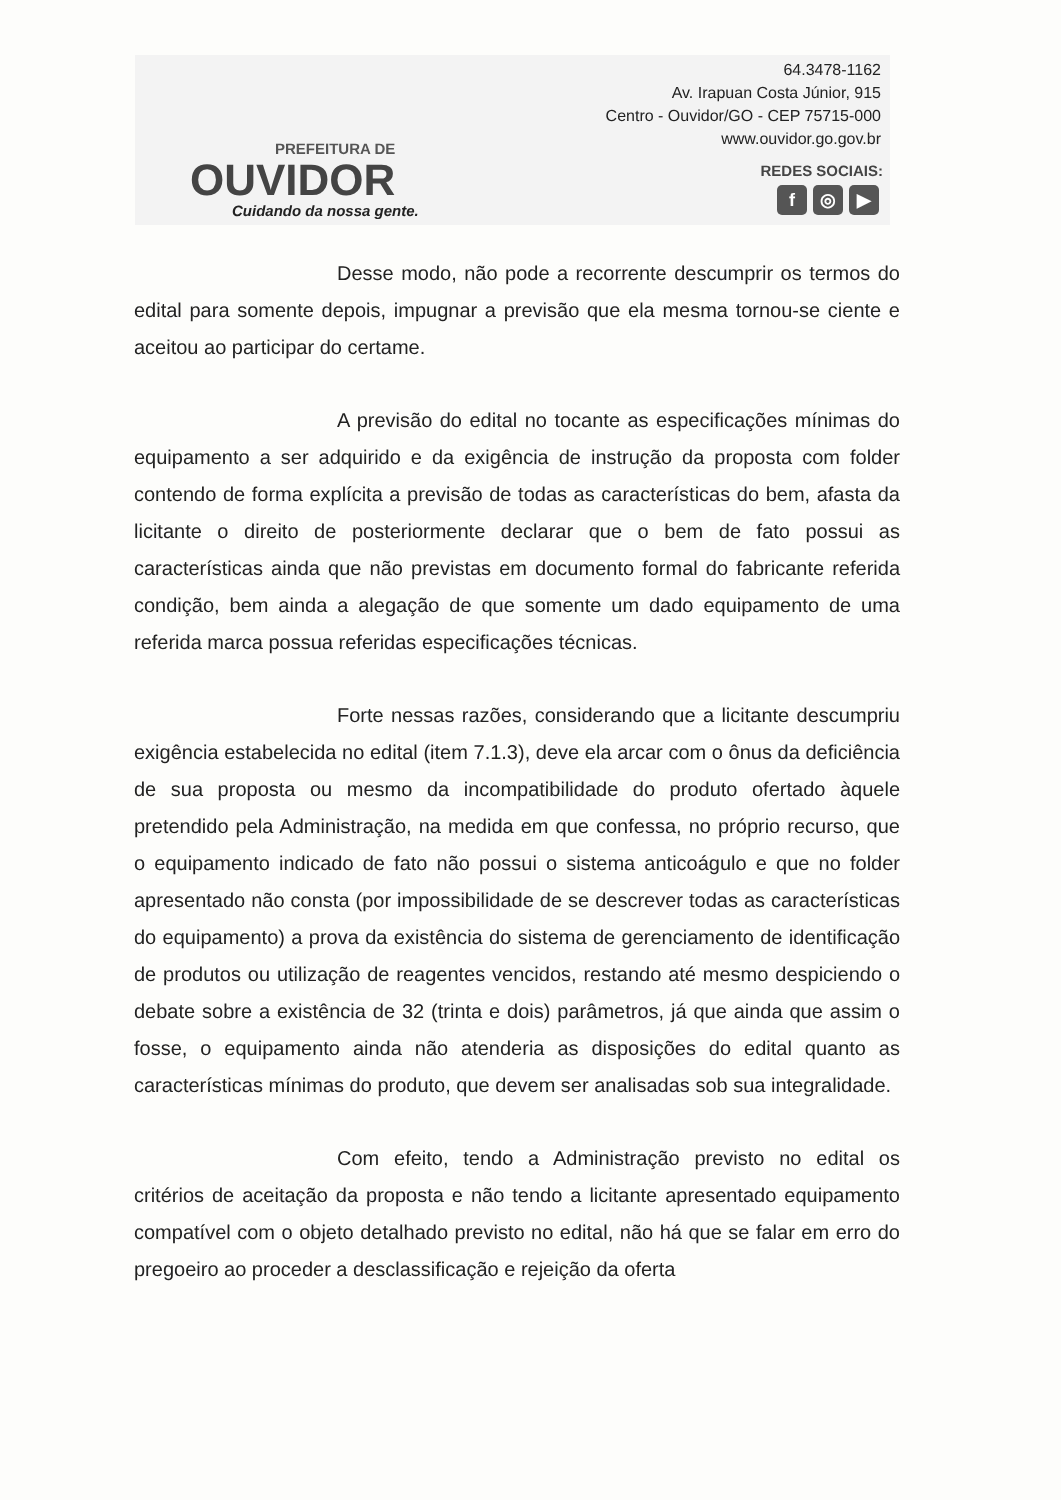PREFEITURA DE
OUVIDOR
Cuidando da nossa gente.
64.3478-1162
Av. Irapuan Costa Júnior, 915
Centro - Ouvidor/GO - CEP 75715-000
www.ouvidor.go.gov.br
REDES SOCIAIS:
f ◎ ▶
Desse modo, não pode a recorrente descumprir os termos do edital para somente depois, impugnar a previsão que ela mesma tornou-se ciente e aceitou ao participar do certame.
A previsão do edital no tocante as especificações mínimas do equipamento a ser adquirido e da exigência de instrução da proposta com folder contendo de forma explícita a previsão de todas as características do bem, afasta da licitante o direito de posteriormente declarar que o bem de fato possui as características ainda que não previstas em documento formal do fabricante referida condição, bem ainda a alegação de que somente um dado equipamento de uma referida marca possua referidas especificações técnicas.
Forte nessas razões, considerando que a licitante descumpriu exigência estabelecida no edital (item 7.1.3), deve ela arcar com o ônus da deficiência de sua proposta ou mesmo da incompatibilidade do produto ofertado àquele pretendido pela Administração, na medida em que confessa, no próprio recurso, que o equipamento indicado de fato não possui o sistema anticoágulo e que no folder apresentado não consta (por impossibilidade de se descrever todas as características do equipamento) a prova da existência do sistema de gerenciamento de identificação de produtos ou utilização de reagentes vencidos, restando até mesmo despiciendo o debate sobre a existência de 32 (trinta e dois) parâmetros, já que ainda que assim o fosse, o equipamento ainda não atenderia as disposições do edital quanto as características mínimas do produto, que devem ser analisadas sob sua integralidade.
Com efeito, tendo a Administração previsto no edital os critérios de aceitação da proposta e não tendo a licitante apresentado equipamento compatível com o objeto detalhado previsto no edital, não há que se falar em erro do pregoeiro ao proceder a desclassificação e rejeição da oferta